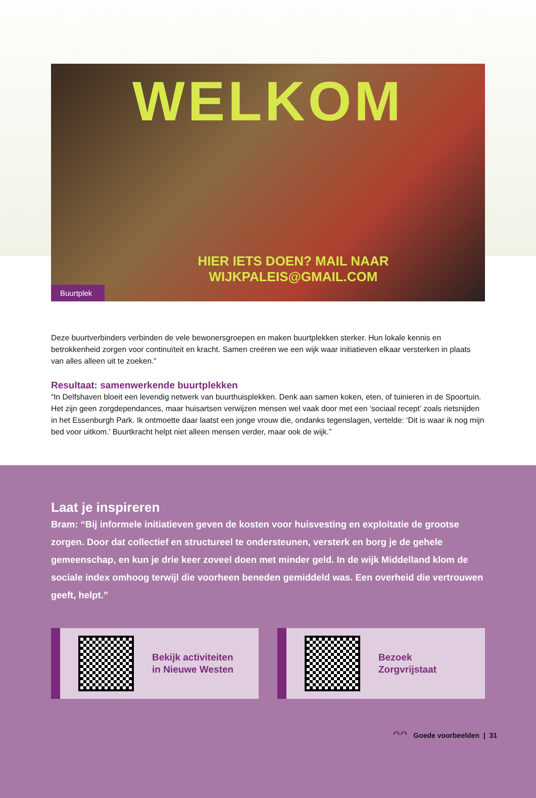WELKOM
HIER IETS DOEN? MAIL NAAR
WIJKPALEIS@GMAIL.COM
Buurtplek
Deze buurtverbinders verbinden de vele bewonersgroepen en maken buurtplekken sterker. Hun lokale kennis en betrokkenheid zorgen voor continuïteit en kracht. Samen creëren we een wijk waar initiatieven elkaar versterken in plaats van alles alleen uit te zoeken.”
Resultaat: samenwerkende buurtplekken
“In Delfshaven bloeit een levendig netwerk van buurthuisplekken. Denk aan samen koken, eten, of tuinieren in de Spoortuin. Het zijn geen zorgdependances, maar huisartsen verwijzen mensen wel vaak door met een ‘sociaal recept’ zoals rietsnijden in het Essenburgh Park. Ik ontmoette daar laatst een jonge vrouw die, ondanks tegenslagen, vertelde: ‘Dit is waar ik nog mijn bed voor uitkom.’ Buurtkracht helpt niet alleen mensen verder, maar ook de wijk.”
Laat je inspireren
Bram: “Bij informele initiatieven geven de kosten voor huisvesting en exploitatie de grootse zorgen. Door dat collectief en structureel te ondersteunen, versterk en borg je de gehele gemeenschap, en kun je drie keer zoveel doen met minder geld. In de wijk Middelland klom de sociale index omhoog terwijl die voorheen beneden gemiddeld was. Een overheid die vertrouwen geeft, helpt.”
Bekijk activiteiten
in Nieuwe Westen
Bezoek
Zorgvrijstaat
ᴖᴖ Goede voorbeelden | 31